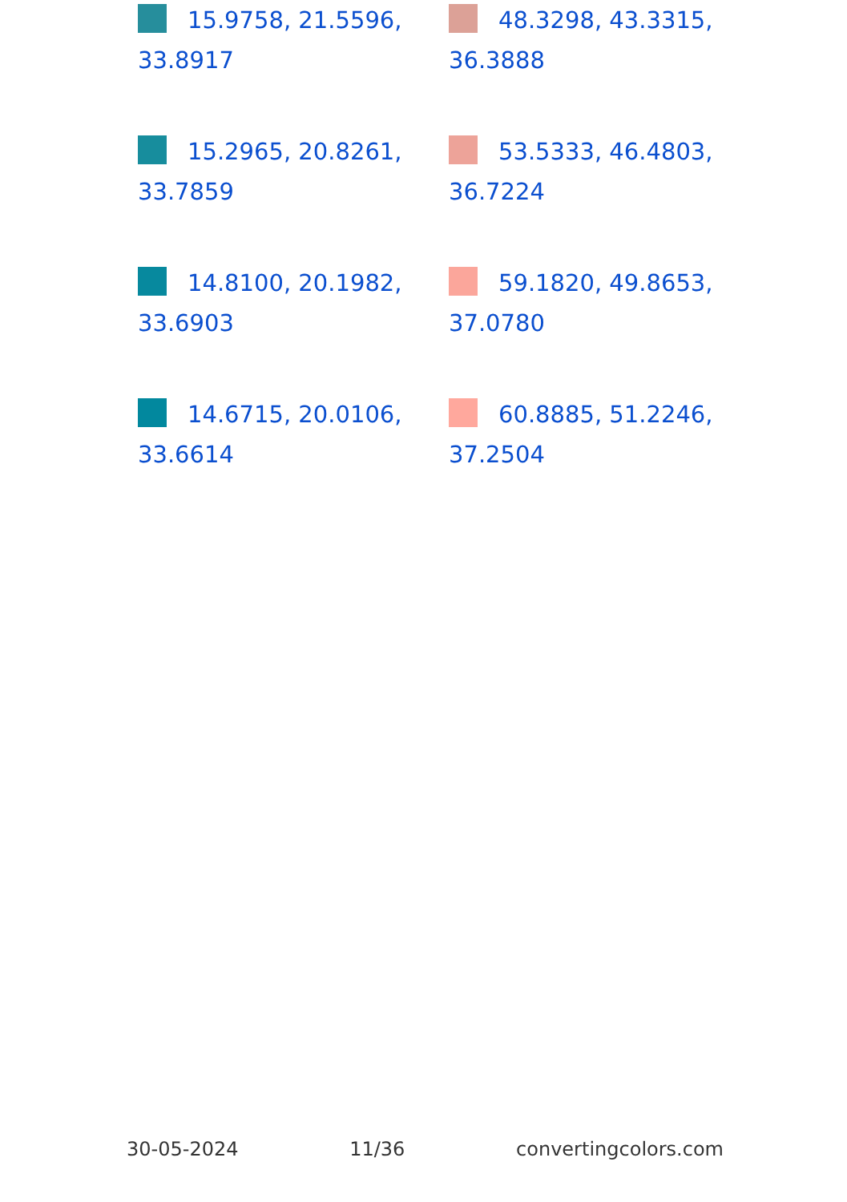15.9758, 21.5596, 33.8917
48.3298, 43.3315, 36.3888
15.2965, 20.8261, 33.7859
53.5333, 46.4803, 36.7224
14.8100, 20.1982, 33.6903
59.1820, 49.8653, 37.0780
14.6715, 20.0106, 33.6614
60.8885, 51.2246, 37.2504
30-05-2024 11/36 convertingcolors.com